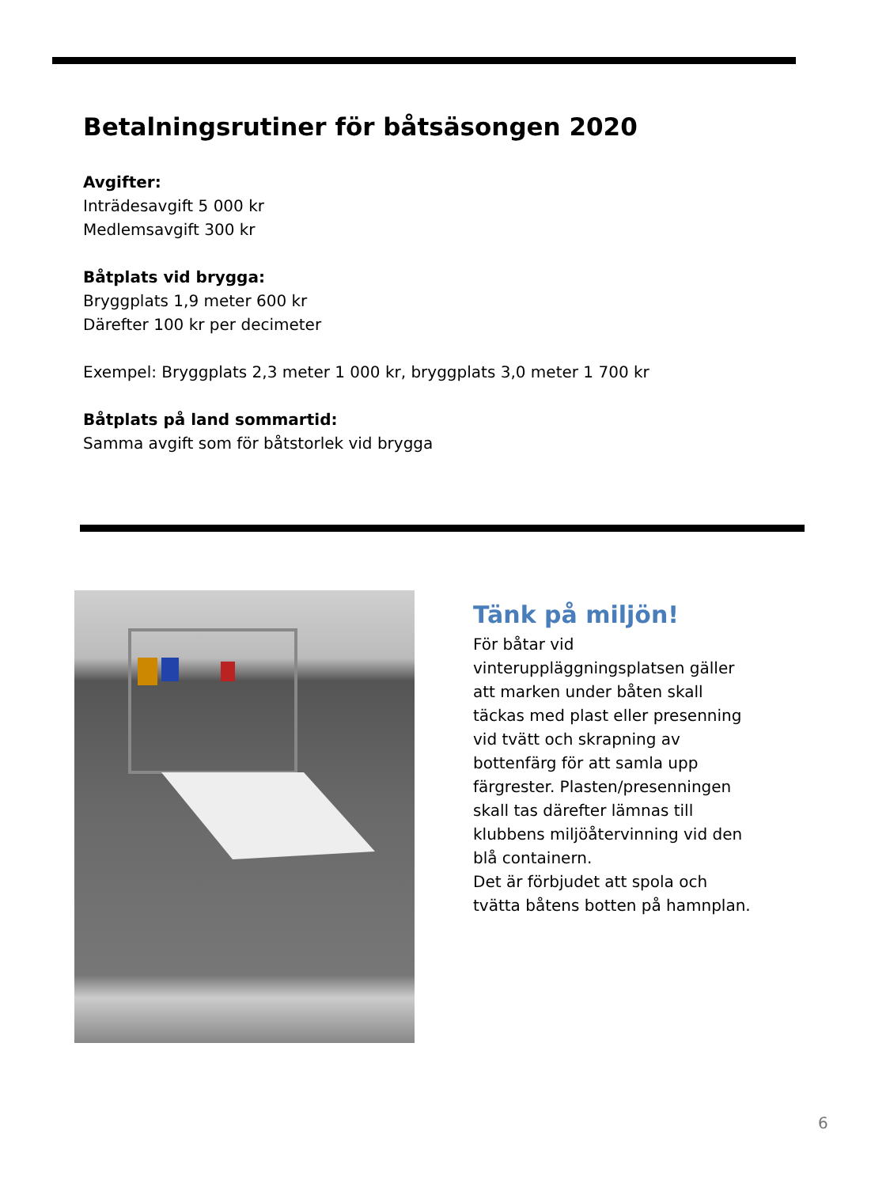Betalningsrutiner för båtsäsongen 2020
Avgifter:
Inträdesavgift 5 000 kr
Medlemsavgift 300 kr
Båtplats vid brygga:
Bryggplats 1,9 meter 600 kr
Därefter 100 kr per decimeter
Exempel: Bryggplats 2,3 meter 1 000 kr, bryggplats 3,0 meter 1 700 kr
Båtplats på land sommartid:
Samma avgift som för båtstorlek vid brygga
Tänk på miljön!
För båtar vid vinteruppläggningsplatsen gäller att marken under båten skall täckas med plast eller presenning vid tvätt och skrapning av bottenfärg för att samla upp färgrester. Plasten/presenningen skall tas därefter lämnas till klubbens miljöåtervinning vid den blå containern.
Det är förbjudet att spola och tvätta båtens botten på hamnplan.
6